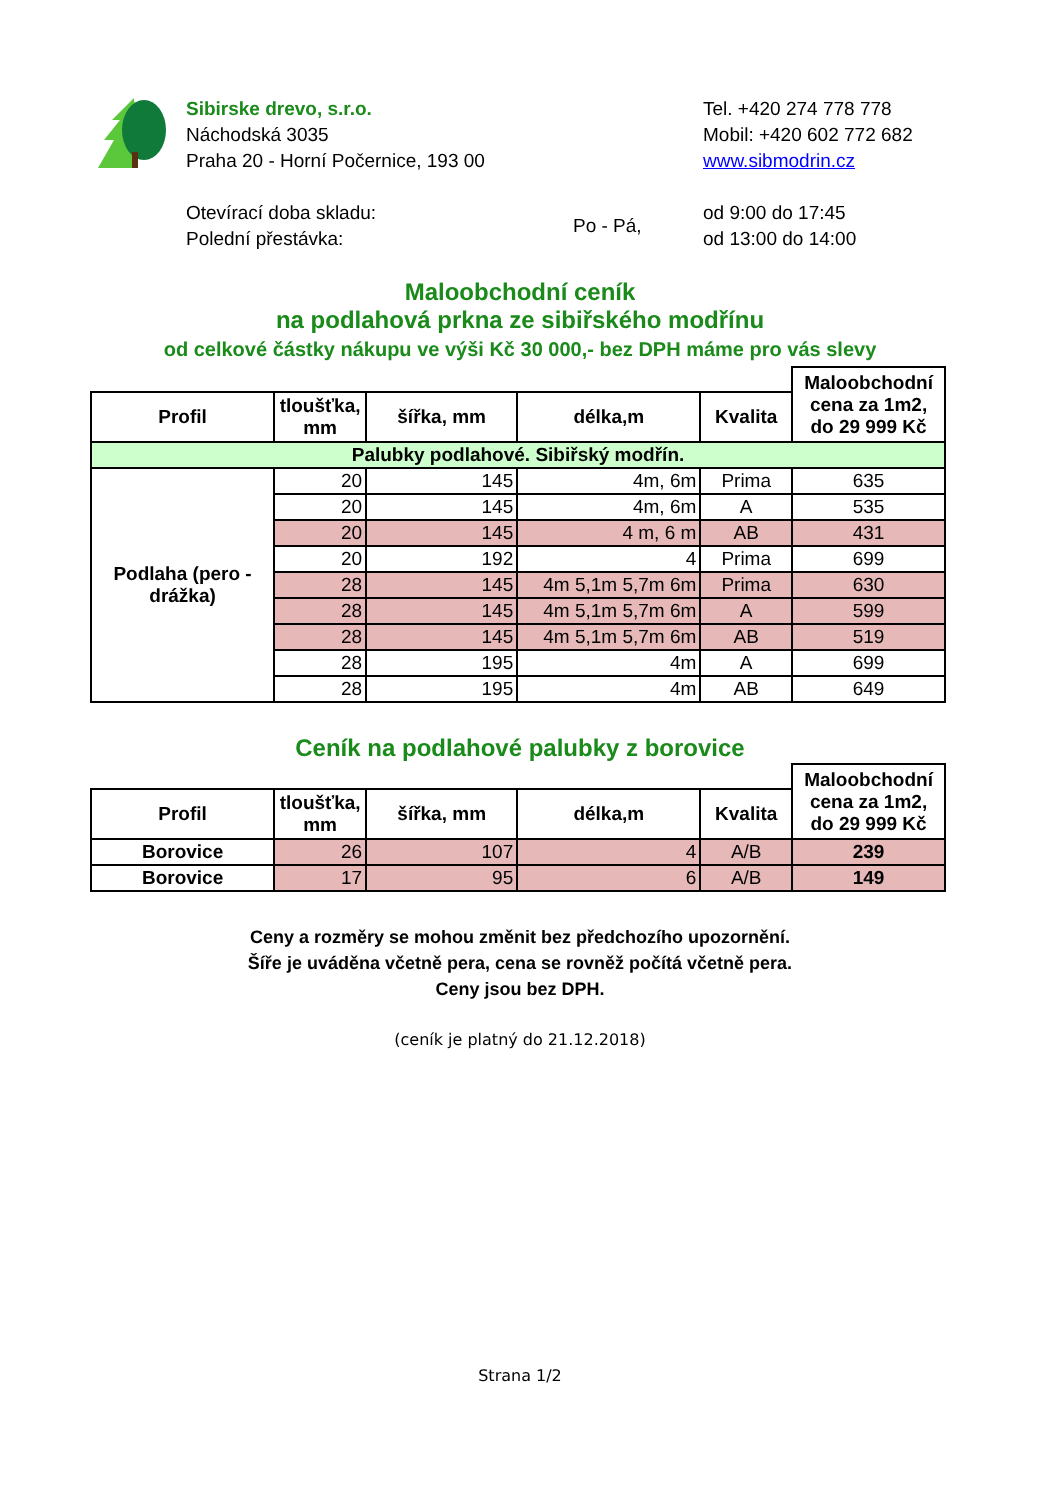Sibirske drevo, s.r.o.
Náchodská 3035
Praha 20 - Horní Počernice, 193 00
Tel. +420 274 778 778
Mobil: +420 602 772 682
www.sibmodrin.cz
Otevírací doba skladu:
Polední přestávka:
Po - Pá,
od 9:00 do 17:45
od 13:00 do 14:00
Maloobchodní ceník
na podlahová prkna ze sibiřského modřínu
od celkové částky nákupu ve výši Kč 30 000,- bez DPH máme pro vás slevy
| | | | | | Maloobchodní cena za 1m2, do 29 999 Kč |
| --- | --- | --- | --- | --- | --- |
| Profil | tloušťka, mm | šířka, mm | délka,m | Kvalita | |
| Palubky podlahové. Sibiřský modřín. | | | | | |
| Podlaha (pero - drážka) | 20 | 145 | 4m, 6m | Prima | 635 |
| | 20 | 145 | 4m, 6m | A | 535 |
| | 20 | 145 | 4 m, 6 m | AB | 431 |
| | 20 | 192 | 4 | Prima | 699 |
| | 28 | 145 | 4m 5,1m 5,7m 6m | Prima | 630 |
| | 28 | 145 | 4m 5,1m 5,7m 6m | A | 599 |
| | 28 | 145 | 4m 5,1m 5,7m 6m | AB | 519 |
| | 28 | 195 | 4m | A | 699 |
| | 28 | 195 | 4m | AB | 649 |
Ceník na podlahové palubky z borovice
| | | | | | Maloobchodní cena za 1m2, do 29 999 Kč |
| --- | --- | --- | --- | --- | --- |
| Profil | tloušťka, mm | šířka, mm | délka,m | Kvalita | |
| Borovice | 26 | 107 | 4 | A/B | 239 |
| Borovice | 17 | 95 | 6 | A/B | 149 |
Ceny a rozměry se mohou změnit bez předchozího upozornění.
Šíře je uváděna včetně pera, cena se rovněž počítá včetně pera.
Ceny jsou bez DPH.
(ceník je platný do 21.12.2018)
Strana 1/2